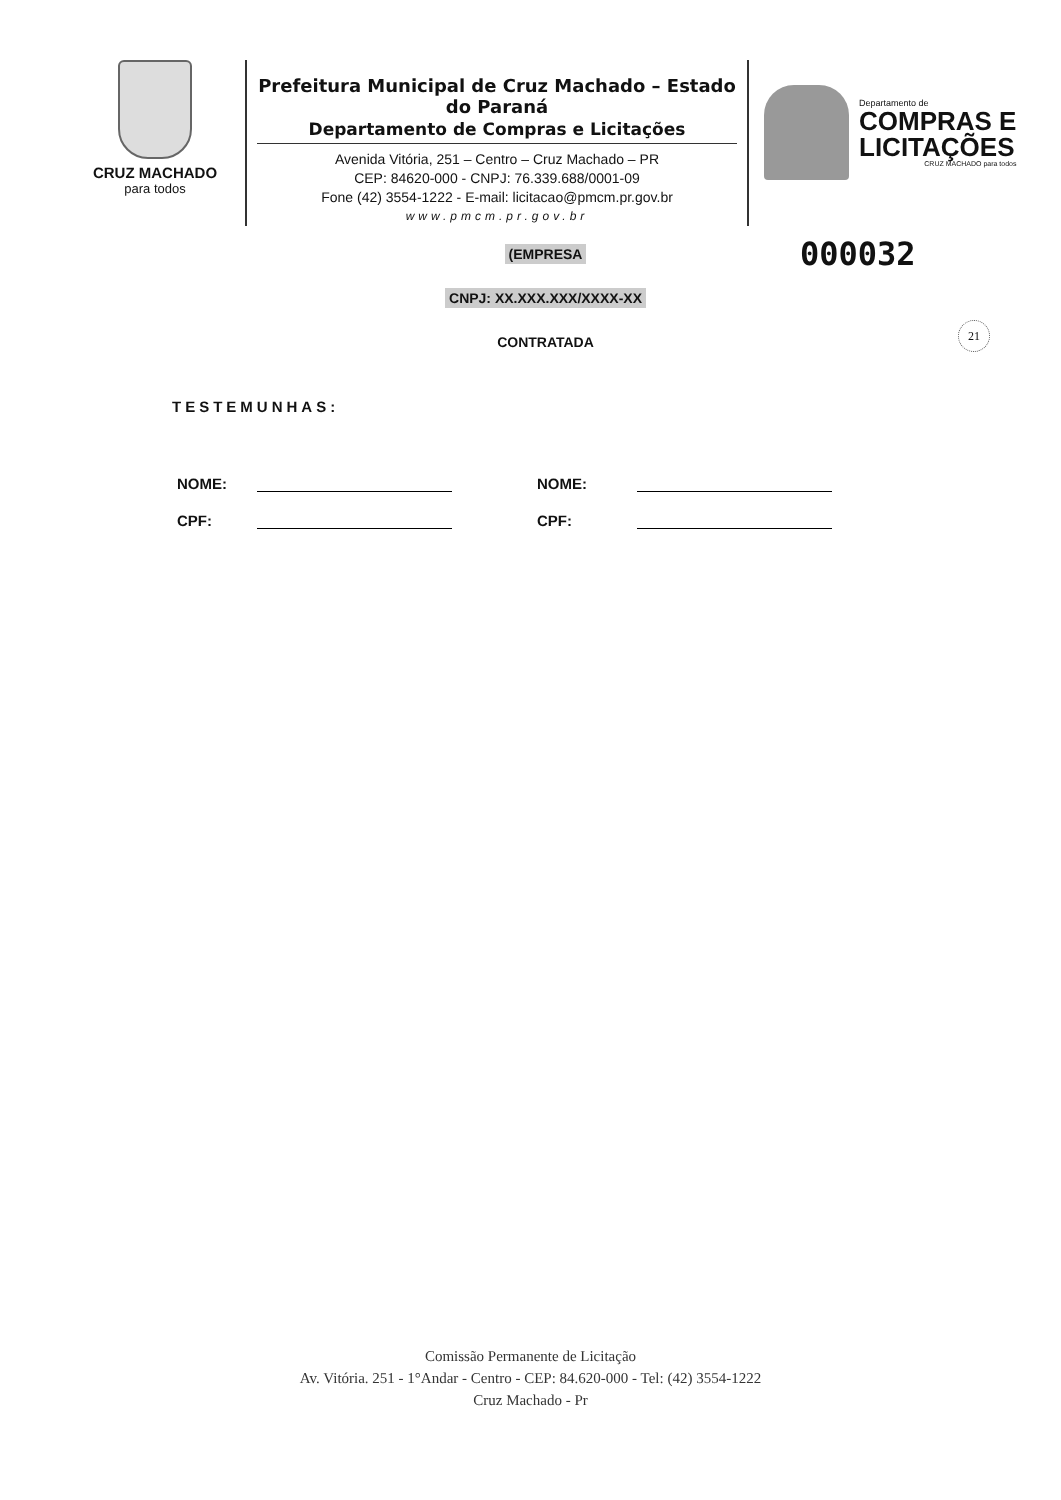CRUZ MACHADO
para todos
Prefeitura Municipal de Cruz Machado – Estado do Paraná
Departamento de Compras e Licitações
Avenida Vitória, 251 – Centro – Cruz Machado – PR
CEP: 84620-000 - CNPJ: 76.339.688/0001-09
Fone (42) 3554-1222 - E-mail: licitacao@pmcm.pr.gov.br
www.pmcm.pr.gov.br
Departamento de
COMPRAS E
LICITAÇÕES
CRUZ MACHADO para todos
000032
21
(EMPRESA
CNPJ: XX.XXX.XXX/XXXX-XX
CONTRATADA
TESTEMUNHAS:
NOME: NOME:
CPF: CPF:
Comissão Permanente de Licitação
Av. Vitória. 251 - 1°Andar - Centro - CEP: 84.620-000 - Tel: (42) 3554-1222
Cruz Machado - Pr